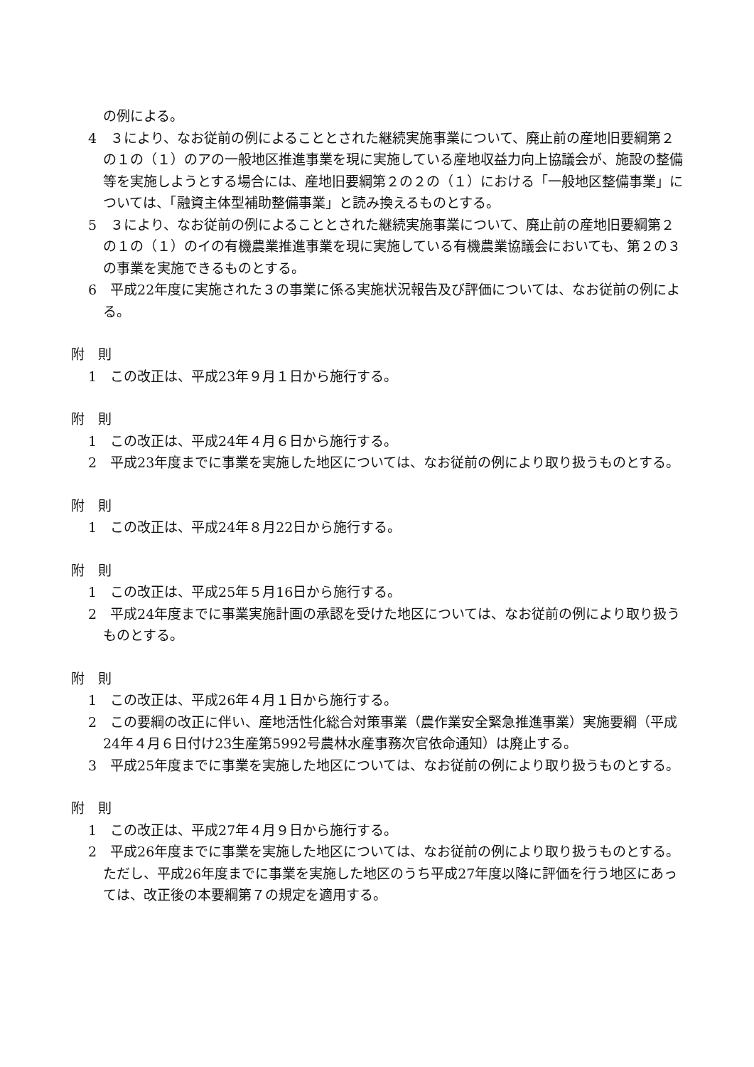の例による。
4　３により、なお従前の例によることとされた継続実施事業について、廃止前の産地旧要綱第２の１の（１）のアの一般地区推進事業を現に実施している産地収益力向上協議会が、施設の整備等を実施しようとする場合には、産地旧要綱第２の２の（１）における「一般地区整備事業」については、「融資主体型補助整備事業」と読み換えるものとする。
5　３により、なお従前の例によることとされた継続実施事業について、廃止前の産地旧要綱第２の１の（１）のイの有機農業推進事業を現に実施している有機農業協議会においても、第２の３の事業を実施できるものとする。
6　平成22年度に実施された３の事業に係る実施状況報告及び評価については、なお従前の例による。
附　則
1　この改正は、平成23年９月１日から施行する。
附　則
1　この改正は、平成24年４月６日から施行する。
2　平成23年度までに事業を実施した地区については、なお従前の例により取り扱うものとする。
附　則
1　この改正は、平成24年８月22日から施行する。
附　則
1　この改正は、平成25年５月16日から施行する。
2　平成24年度までに事業実施計画の承認を受けた地区については、なお従前の例により取り扱うものとする。
附　則
1　この改正は、平成26年４月１日から施行する。
2　この要綱の改正に伴い、産地活性化総合対策事業（農作業安全緊急推進事業）実施要綱（平成24年４月６日付け23生産第5992号農林水産事務次官依命通知）は廃止する。
3　平成25年度までに事業を実施した地区については、なお従前の例により取り扱うものとする。
附　則
1　この改正は、平成27年４月９日から施行する。
2　平成26年度までに事業を実施した地区については、なお従前の例により取り扱うものとする。ただし、平成26年度までに事業を実施した地区のうち平成27年度以降に評価を行う地区にあっては、改正後の本要綱第７の規定を適用する。